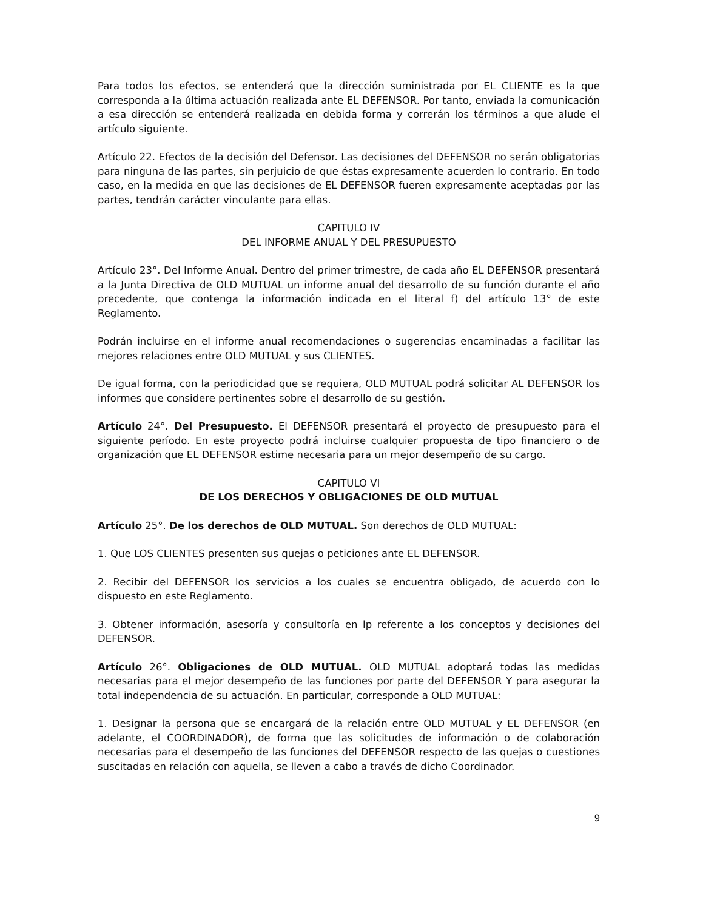Para todos los efectos, se entenderá que la dirección suministrada por EL CLIENTE es la que corresponda a la última actuación realizada ante EL DEFENSOR. Por tanto, enviada la comunicación a esa dirección se entenderá realizada en debida forma y correrán los términos a que alude el artículo siguiente.
Artículo 22. Efectos de la decisión del Defensor. Las decisiones del DEFENSOR no serán obligatorias para ninguna de las partes, sin perjuicio de que éstas expresamente acuerden lo contrario. En todo caso, en la medida en que las decisiones de EL DEFENSOR fueren expresamente aceptadas por las partes, tendrán carácter vinculante para ellas.
CAPITULO IV
DEL INFORME ANUAL Y DEL PRESUPUESTO
Artículo 23°. Del Informe Anual. Dentro del primer trimestre, de cada año EL DEFENSOR presentará a la Junta Directiva de OLD MUTUAL un informe anual del desarrollo de su función durante el año precedente, que contenga la información indicada en el literal f) del artículo 13° de este Reglamento.
Podrán incluirse en el informe anual recomendaciones o sugerencias encaminadas a facilitar las mejores relaciones entre OLD MUTUAL y sus CLIENTES.
De igual forma, con la periodicidad que se requiera, OLD MUTUAL podrá solicitar AL DEFENSOR los informes que considere pertinentes sobre el desarrollo de su gestión.
Artículo 24°. Del Presupuesto. El DEFENSOR presentará el proyecto de presupuesto para el siguiente período. En este proyecto podrá incluirse cualquier propuesta de tipo financiero o de organización que EL DEFENSOR estime necesaria para un mejor desempeño de su cargo.
CAPITULO VI
DE LOS DERECHOS Y OBLIGACIONES DE OLD MUTUAL
Artículo 25°. De los derechos de OLD MUTUAL. Son derechos de OLD MUTUAL:
1. Que LOS CLIENTES presenten sus quejas o peticiones ante EL DEFENSOR.
2. Recibir del DEFENSOR los servicios a los cuales se encuentra obligado, de acuerdo con lo dispuesto en este Reglamento.
3. Obtener información, asesoría y consultoría en lp referente a los conceptos y decisiones del DEFENSOR.
Artículo 26°. Obligaciones de OLD MUTUAL. OLD MUTUAL adoptará todas las medidas necesarias para el mejor desempeño de las funciones por parte del DEFENSOR Y para asegurar la total independencia de su actuación. En particular, corresponde a OLD MUTUAL:
1. Designar la persona que se encargará de la relación entre OLD MUTUAL y EL DEFENSOR (en adelante, el COORDINADOR), de forma que las solicitudes de información o de colaboración necesarias para el desempeño de las funciones del DEFENSOR respecto de las quejas o cuestiones suscitadas en relación con aquella, se lleven a cabo a través de dicho Coordinador.
9